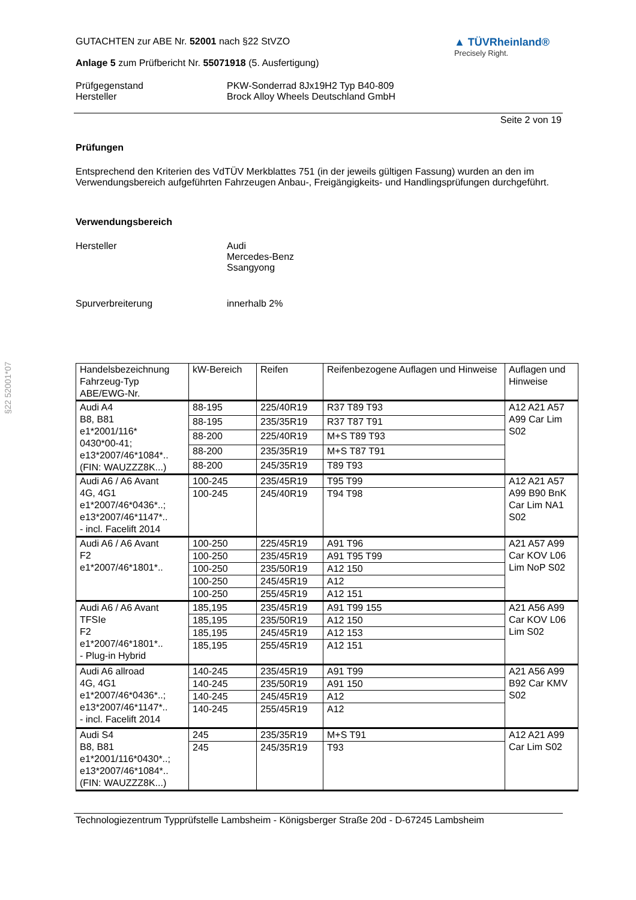§22 52001*07
GUTACHTEN zur ABE Nr. 52001 nach §22 StVZO
Anlage 5 zum Prüfbericht Nr. 55071918 (5. Ausfertigung)
▲ TÜVRheinland®
Precisely Right.
Prüfgegenstand
Hersteller
PKW-Sonderrad 8Jx19H2 Typ B40-809
Brock Alloy Wheels Deutschland GmbH
Seite 2 von 19
Prüfungen
Entsprechend den Kriterien des VdTÜV Merkblattes 751 (in der jeweils gültigen Fassung) wurden an den im Verwendungsbereich aufgeführten Fahrzeugen Anbau-, Freigängigkeits- und Handlingsprüfungen durchgeführt.
Verwendungsbereich
Hersteller Audi
Mercedes-Benz
Ssangyong
Spurverbreiterung innerhalb 2%
| Handelsbezeichnung Fahrzeug-Typ ABE/EWG-Nr. | kW-Bereich | Reifen | Reifenbezogene Auflagen und Hinweise | Auflagen und Hinweise |
| Audi A4 B8, B81 e1*2001/116* 0430*00-41; e13*2007/46*1084*.. (FIN: WAUZZZ8K...) | 88-195 | 225/40R19 | R37 T89 T93 | A12 A21 A57 A99 Car Lim S02 |
| | 88-195 | 235/35R19 | R37 T87 T91 | |
| | 88-200 | 225/40R19 | M+S T89 T93 | |
| | 88-200 | 235/35R19 | M+S T87 T91 | |
| | 88-200 | 245/35R19 | T89 T93 | |
| Audi A6 / A6 Avant 4G, 4G1 e1*2007/46*0436*..; e13*2007/46*1147*.. - incl. Facelift 2014 | 100-245 | 235/45R19 | T95 T99 | A12 A21 A57 A99 B90 BnK Car Lim NA1 S02 |
| | 100-245 | 245/40R19 | T94 T98 | |
| Audi A6 / A6 Avant F2 e1*2007/46*1801*.. | 100-250 | 225/45R19 | A91 T96 | A21 A57 A99 Car KOV L06 Lim NoP S02 |
| | 100-250 | 235/45R19 | A91 T95 T99 | |
| | 100-250 | 235/50R19 | A12 150 | |
| | 100-250 | 245/45R19 | A12 | |
| | 100-250 | 255/45R19 | A12 151 | |
| Audi A6 / A6 Avant TFSIe F2 e1*2007/46*1801*.. - Plug-in Hybrid | 185,195 | 235/45R19 | A91 T99 155 | A21 A56 A99 Car KOV L06 Lim S02 |
| | 185,195 | 235/50R19 | A12 150 | |
| | 185,195 | 245/45R19 | A12 153 | |
| | 185,195 | 255/45R19 | A12 151 | |
| Audi A6 allroad 4G, 4G1 e1*2007/46*0436*..; e13*2007/46*1147*.. - incl. Facelift 2014 | 140-245 | 235/45R19 | A91 T99 | A21 A56 A99 B92 Car KMV S02 |
| | 140-245 | 235/50R19 | A91 150 | |
| | 140-245 | 245/45R19 | A12 | |
| | 140-245 | 255/45R19 | A12 | |
| Audi S4 B8, B81 e1*2001/116*0430*..; e13*2007/46*1084*.. (FIN: WAUZZZ8K...) | 245 | 235/35R19 | M+S T91 | A12 A21 A99 Car Lim S02 |
| | 245 | 245/35R19 | T93 | |
Technologiezentrum Typprüfstelle Lambsheim - Königsberger Straße 20d - D-67245 Lambsheim